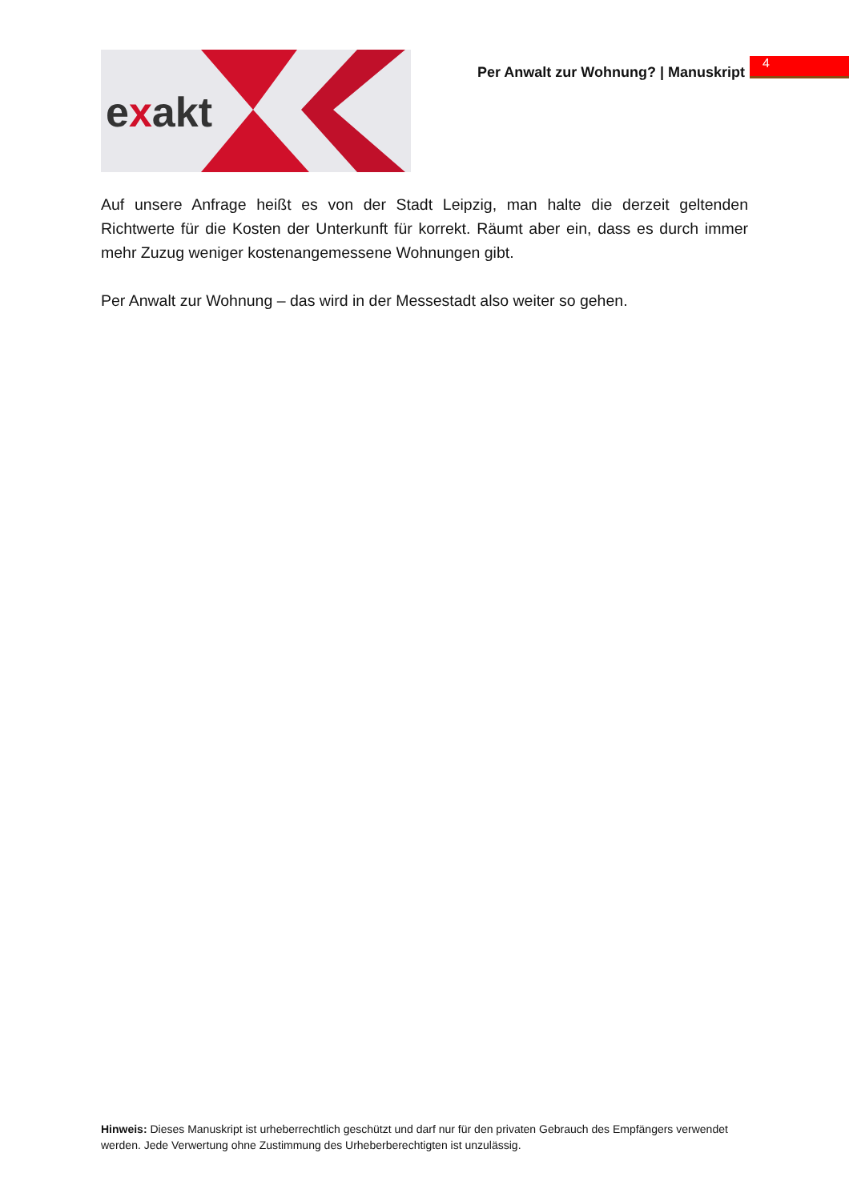exakt
Per Anwalt zur Wohnung? | Manuskript
4
Auf unsere Anfrage heißt es von der Stadt Leipzig, man halte die derzeit geltenden Richtwerte für die Kosten der Unterkunft für korrekt. Räumt aber ein, dass es durch immer mehr Zuzug weniger kostenangemessene Wohnungen gibt.
Per Anwalt zur Wohnung – das wird in der Messestadt also weiter so gehen.
Hinweis: Dieses Manuskript ist urheberrechtlich geschützt und darf nur für den privaten Gebrauch des Empfängers verwendet werden. Jede Verwertung ohne Zustimmung des Urheberberechtigten ist unzulässig.